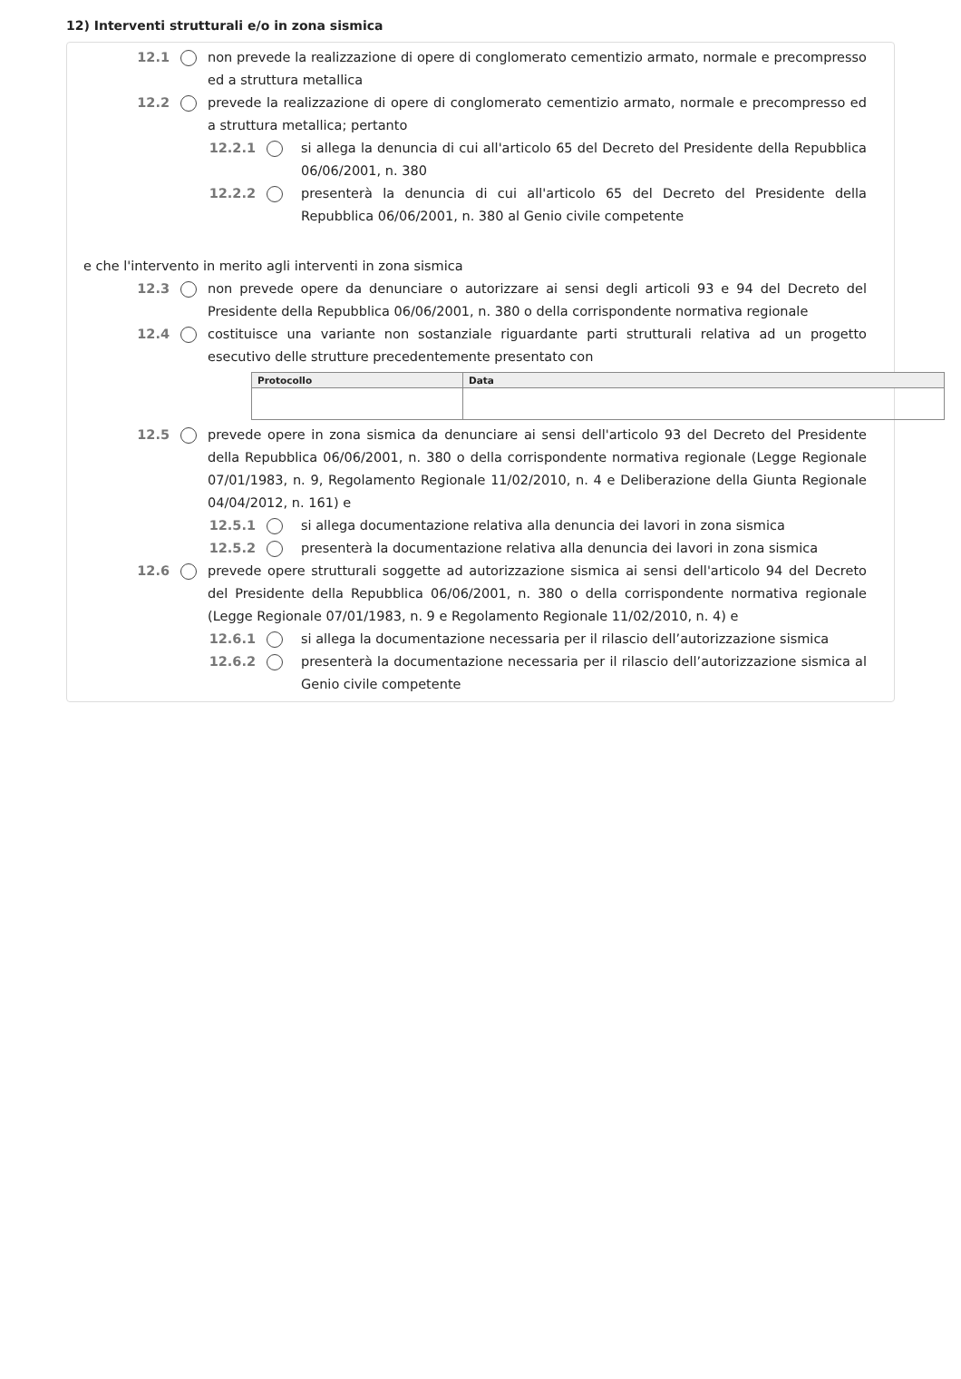12) Interventi strutturali e/o in zona sismica
12.1 non prevede la realizzazione di opere di conglomerato cementizio armato, normale e precompresso ed a struttura metallica
12.2 prevede la realizzazione di opere di conglomerato cementizio armato, normale e precompresso ed a struttura metallica; pertanto
12.2.1 si allega la denuncia di cui all'articolo 65 del Decreto del Presidente della Repubblica 06/06/2001, n. 380
12.2.2 presenterà la denuncia di cui all'articolo 65 del Decreto del Presidente della Repubblica 06/06/2001, n. 380 al Genio civile competente
e che l'intervento in merito agli interventi in zona sismica
12.3 non prevede opere da denunciare o autorizzare ai sensi degli articoli 93 e 94 del Decreto del Presidente della Repubblica 06/06/2001, n. 380 o della corrispondente normativa regionale
12.4 costituisce una variante non sostanziale riguardante parti strutturali relativa ad un progetto esecutivo delle strutture precedentemente presentato con
| Protocollo | Data |
| --- | --- |
12.5 prevede opere in zona sismica da denunciare ai sensi dell'articolo 93 del Decreto del Presidente della Repubblica 06/06/2001, n. 380 o della corrispondente normativa regionale (Legge Regionale 07/01/1983, n. 9, Regolamento Regionale 11/02/2010, n. 4 e Deliberazione della Giunta Regionale 04/04/2012, n. 161) e
12.5.1 si allega documentazione relativa alla denuncia dei lavori in zona sismica
12.5.2 presenterà la documentazione relativa alla denuncia dei lavori in zona sismica
12.6 prevede opere strutturali soggette ad autorizzazione sismica ai sensi dell'articolo 94 del Decreto del Presidente della Repubblica 06/06/2001, n. 380 o della corrispondente normativa regionale (Legge Regionale 07/01/1983, n. 9 e Regolamento Regionale 11/02/2010, n. 4) e
12.6.1 si allega la documentazione necessaria per il rilascio dell’autorizzazione sismica
12.6.2 presenterà la documentazione necessaria per il rilascio dell’autorizzazione sismica al Genio civile competente